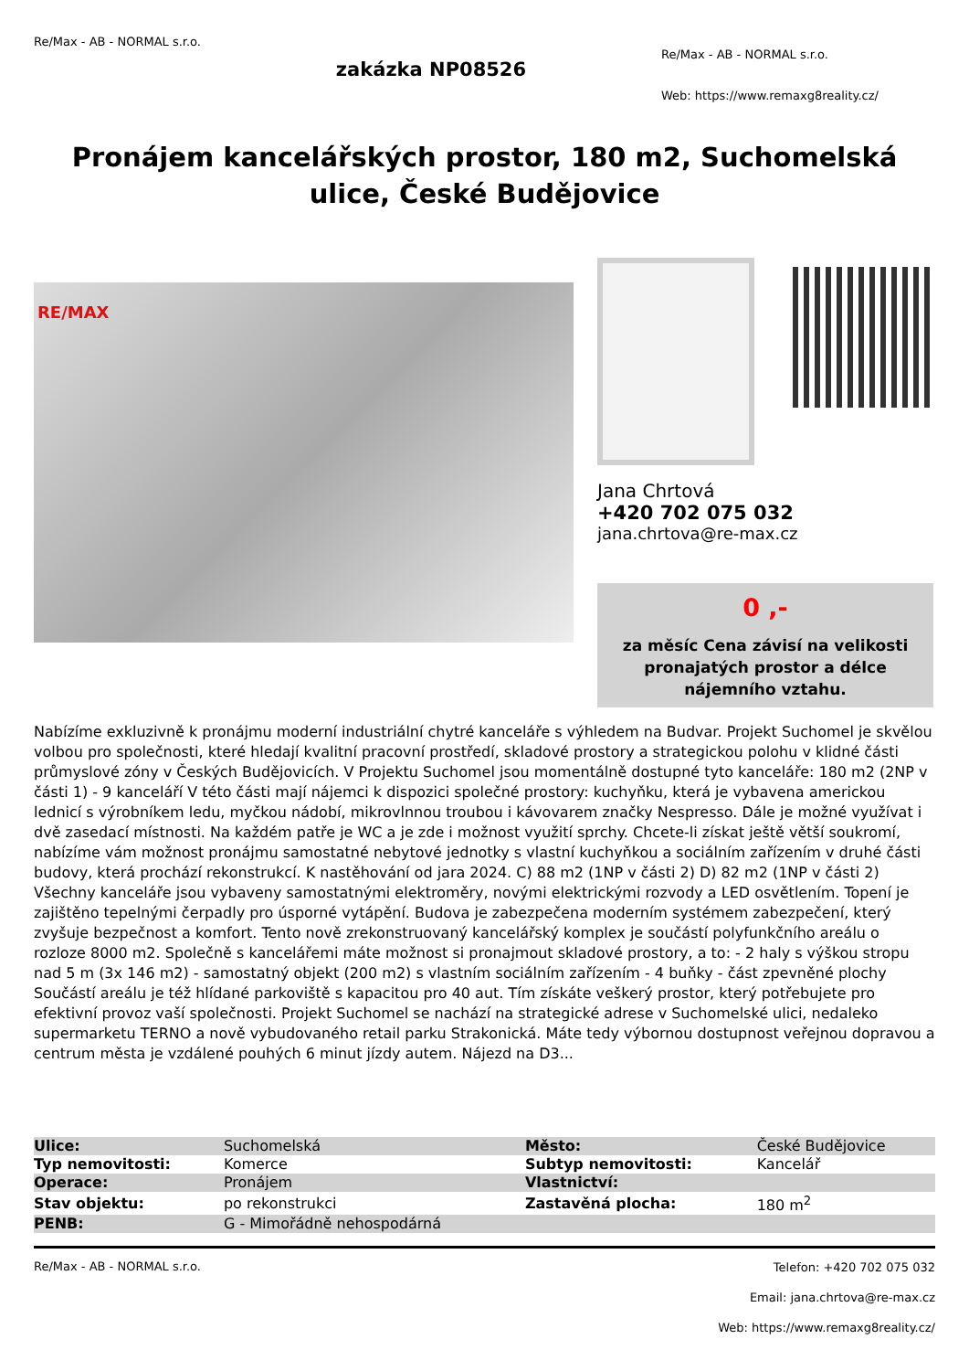Re/Max - AB - NORMAL s.r.o.
zakázka NP08526
Re/Max - AB - NORMAL s.r.o.
Web: https://www.remaxg8reality.cz/
Pronájem kancelářských prostor, 180 m2, Suchomelská ulice, České Budějovice
RE/MAX
Jana Chrtová
+420 702 075 032
jana.chrtova@re-max.cz
0 ,-
za měsíc Cena závisí na velikosti pronajatých prostor a délce nájemního vztahu.
Nabízíme exkluzivně k pronájmu moderní industriální chytré kanceláře s výhledem na Budvar. Projekt Suchomel je skvělou volbou pro společnosti, které hledají kvalitní pracovní prostředí, skladové prostory a strategickou polohu v klidné části průmyslové zóny v Českých Budějovicích. V Projektu Suchomel jsou momentálně dostupné tyto kanceláře: 180 m2 (2NP v části 1) - 9 kanceláří V této části mají nájemci k dispozici společné prostory: kuchyňku, která je vybavena americkou lednicí s výrobníkem ledu, myčkou nádobí, mikrovlnnou troubou i kávovarem značky Nespresso. Dále je možné využívat i dvě zasedací místnosti. Na každém patře je WC a je zde i možnost využití sprchy. Chcete-li získat ještě větší soukromí, nabízíme vám možnost pronájmu samostatné nebytové jednotky s vlastní kuchyňkou a sociálním zařízením v druhé části budovy, která prochází rekonstrukcí. K nastěhování od jara 2024. C) 88 m2 (1NP v části 2) D) 82 m2 (1NP v části 2) Všechny kanceláře jsou vybaveny samostatnými elektroměry, novými elektrickými rozvody a LED osvětlením. Topení je zajištěno tepelnými čerpadly pro úsporné vytápění. Budova je zabezpečena moderním systémem zabezpečení, který zvyšuje bezpečnost a komfort. Tento nově zrekonstruovaný kancelářský komplex je součástí polyfunkčního areálu o rozloze 8000 m2. Společně s kancelářemi máte možnost si pronajmout skladové prostory, a to: - 2 haly s výškou stropu nad 5 m (3x 146 m2) - samostatný objekt (200 m2) s vlastním sociálním zařízením - 4 buňky - část zpevněné plochy Součástí areálu je též hlídané parkoviště s kapacitou pro 40 aut. Tím získáte veškerý prostor, který potřebujete pro efektivní provoz vaší společnosti. Projekt Suchomel se nachází na strategické adrese v Suchomelské ulici, nedaleko supermarketu TERNO a nově vybudovaného retail parku Strakonická. Máte tedy výbornou dostupnost veřejnou dopravou a centrum města je vzdálené pouhých 6 minut jízdy autem. Nájezd na D3...
| Ulice: | Suchomelská | Město: | České Budějovice |
| Typ nemovitosti: | Komerce | Subtyp nemovitosti: | Kancelář |
| Operace: | Pronájem | Vlastnictví: | |
| Stav objektu: | po rekonstrukci | Zastavěná plocha: | 180 m<sup>2</sup> |
| PENB: | G - Mimořádně nehospodárná | | |
Re/Max - AB - NORMAL s.r.o.
Telefon: +420 702 075 032
Email: jana.chrtova@re-max.cz
Web: https://www.remaxg8reality.cz/